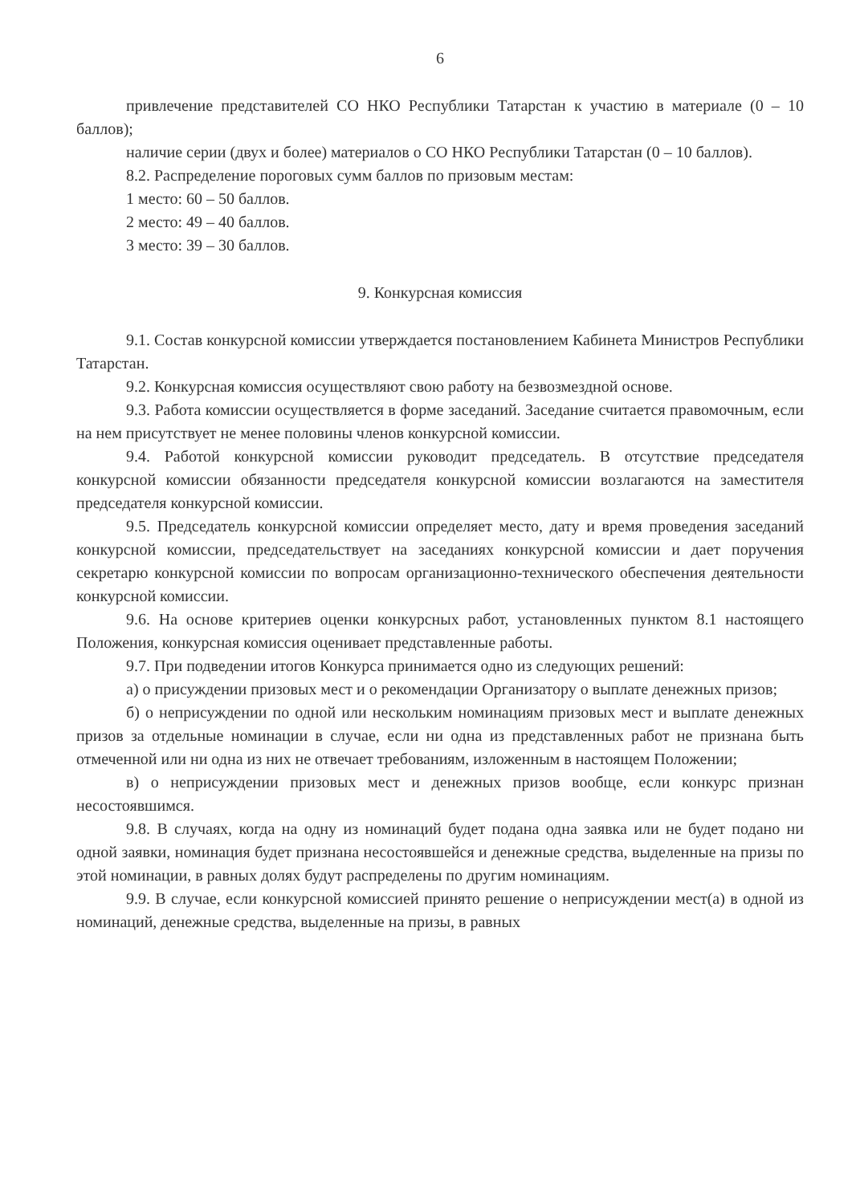6
привлечение представителей СО НКО Республики Татарстан к участию в материале (0 – 10 баллов);
наличие серии (двух и более) материалов о СО НКО Республики Татарстан (0 – 10 баллов).
8.2. Распределение пороговых сумм баллов по призовым местам:
1 место: 60 – 50 баллов.
2 место: 49 – 40 баллов.
3 место: 39 – 30 баллов.
9. Конкурсная комиссия
9.1. Состав конкурсной комиссии утверждается постановлением Кабинета Министров Республики Татарстан.
9.2. Конкурсная комиссия осуществляют свою работу на безвозмездной основе.
9.3. Работа комиссии осуществляется в форме заседаний. Заседание считается правомочным, если на нем присутствует не менее половины членов конкурсной комиссии.
9.4. Работой конкурсной комиссии руководит председатель. В отсутствие председателя конкурсной комиссии обязанности председателя конкурсной комиссии возлагаются на заместителя председателя конкурсной комиссии.
9.5. Председатель конкурсной комиссии определяет место, дату и время проведения заседаний конкурсной комиссии, председательствует на заседаниях конкурсной комиссии и дает поручения секретарю конкурсной комиссии по вопросам организационно-технического обеспечения деятельности конкурсной комиссии.
9.6. На основе критериев оценки конкурсных работ, установленных пунктом 8.1 настоящего Положения, конкурсная комиссия оценивает представленные работы.
9.7. При подведении итогов Конкурса принимается одно из следующих решений:
а) о присуждении призовых мест и о рекомендации Организатору о выплате денежных призов;
б) о неприсуждении по одной или нескольким номинациям призовых мест и выплате денежных призов за отдельные номинации в случае, если ни одна из представленных работ не признана быть отмеченной или ни одна из них не отвечает требованиям, изложенным в настоящем Положении;
в) о неприсуждении призовых мест и денежных призов вообще, если конкурс признан несостоявшимся.
9.8. В случаях, когда на одну из номинаций будет подана одна заявка или не будет подано ни одной заявки, номинация будет признана несостоявшейся и денежные средства, выделенные на призы по этой номинации, в равных долях будут распределены по другим номинациям.
9.9. В случае, если конкурсной комиссией принято решение о неприсуждении мест(а) в одной из номинаций, денежные средства, выделенные на призы, в равных